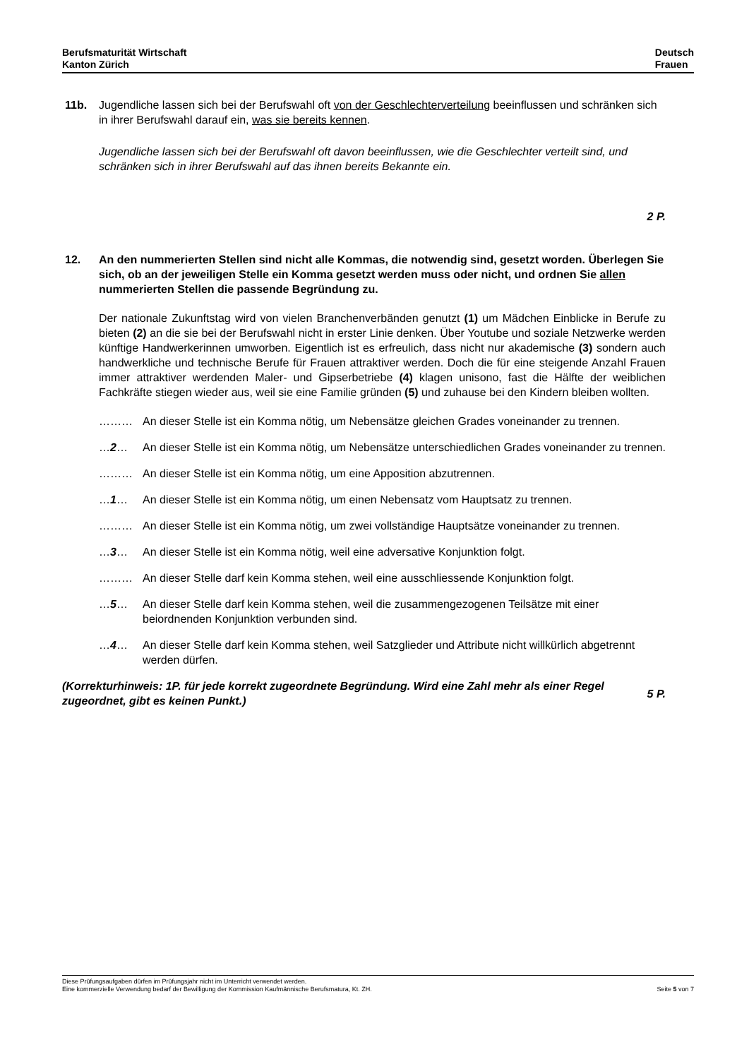Berufsmaturität Wirtschaft
Kanton Zürich
Deutsch
Frauen
11b. Jugendliche lassen sich bei der Berufswahl oft von der Geschlechterverteilung beeinflussen und schränken sich in ihrer Berufswahl darauf ein, was sie bereits kennen.
Jugendliche lassen sich bei der Berufswahl oft davon beeinflussen, wie die Geschlechter verteilt sind, und schränken sich in ihrer Berufswahl auf das ihnen bereits Bekannte ein.
2 P.
12. An den nummerierten Stellen sind nicht alle Kommas, die notwendig sind, gesetzt worden. Überlegen Sie sich, ob an der jeweiligen Stelle ein Komma gesetzt werden muss oder nicht, und ordnen Sie allen nummerierten Stellen die passende Begründung zu.
Der nationale Zukunftstag wird von vielen Branchenverbänden genutzt (1) um Mädchen Einblicke in Berufe zu bieten (2) an die sie bei der Berufswahl nicht in erster Linie denken. Über Youtube und soziale Netzwerke werden künftige Handwerkerinnen umworben. Eigentlich ist es erfreulich, dass nicht nur akademische (3) sondern auch handwerkliche und technische Berufe für Frauen attraktiver werden. Doch die für eine steigende Anzahl Frauen immer attraktiver werdenden Maler- und Gipserbetriebe (4) klagen unisono, fast die Hälfte der weiblichen Fachkräfte stiegen wieder aus, weil sie eine Familie gründen (5) und zuhause bei den Kindern bleiben wollten.
……… An dieser Stelle ist ein Komma nötig, um Nebensätze gleichen Grades voneinander zu trennen.
…2… An dieser Stelle ist ein Komma nötig, um Nebensätze unterschiedlichen Grades voneinander zu trennen.
……… An dieser Stelle ist ein Komma nötig, um eine Apposition abzutrennen.
…1… An dieser Stelle ist ein Komma nötig, um einen Nebensatz vom Hauptsatz zu trennen.
……… An dieser Stelle ist ein Komma nötig, um zwei vollständige Hauptsätze voneinander zu trennen.
…3… An dieser Stelle ist ein Komma nötig, weil eine adversative Konjunktion folgt.
……… An dieser Stelle darf kein Komma stehen, weil eine ausschliessende Konjunktion folgt.
…5… An dieser Stelle darf kein Komma stehen, weil die zusammengezogenen Teilsätze mit einer beiordnenden Konjunktion verbunden sind.
…4… An dieser Stelle darf kein Komma stehen, weil Satzglieder und Attribute nicht willkürlich abgetrennt werden dürfen.
(Korrekturhinweis: 1P. für jede korrekt zugeordnete Begründung. Wird eine Zahl mehr als einer Regel zugeordnet, gibt es keinen Punkt.)
5 P.
Diese Prüfungsaufgaben dürfen im Prüfungsjahr nicht im Unterricht verwendet werden.
Eine kommerzielle Verwendung bedarf der Bewilligung der Kommission Kaufmännische Berufsmatura, Kt. ZH. Seite 5 von 7